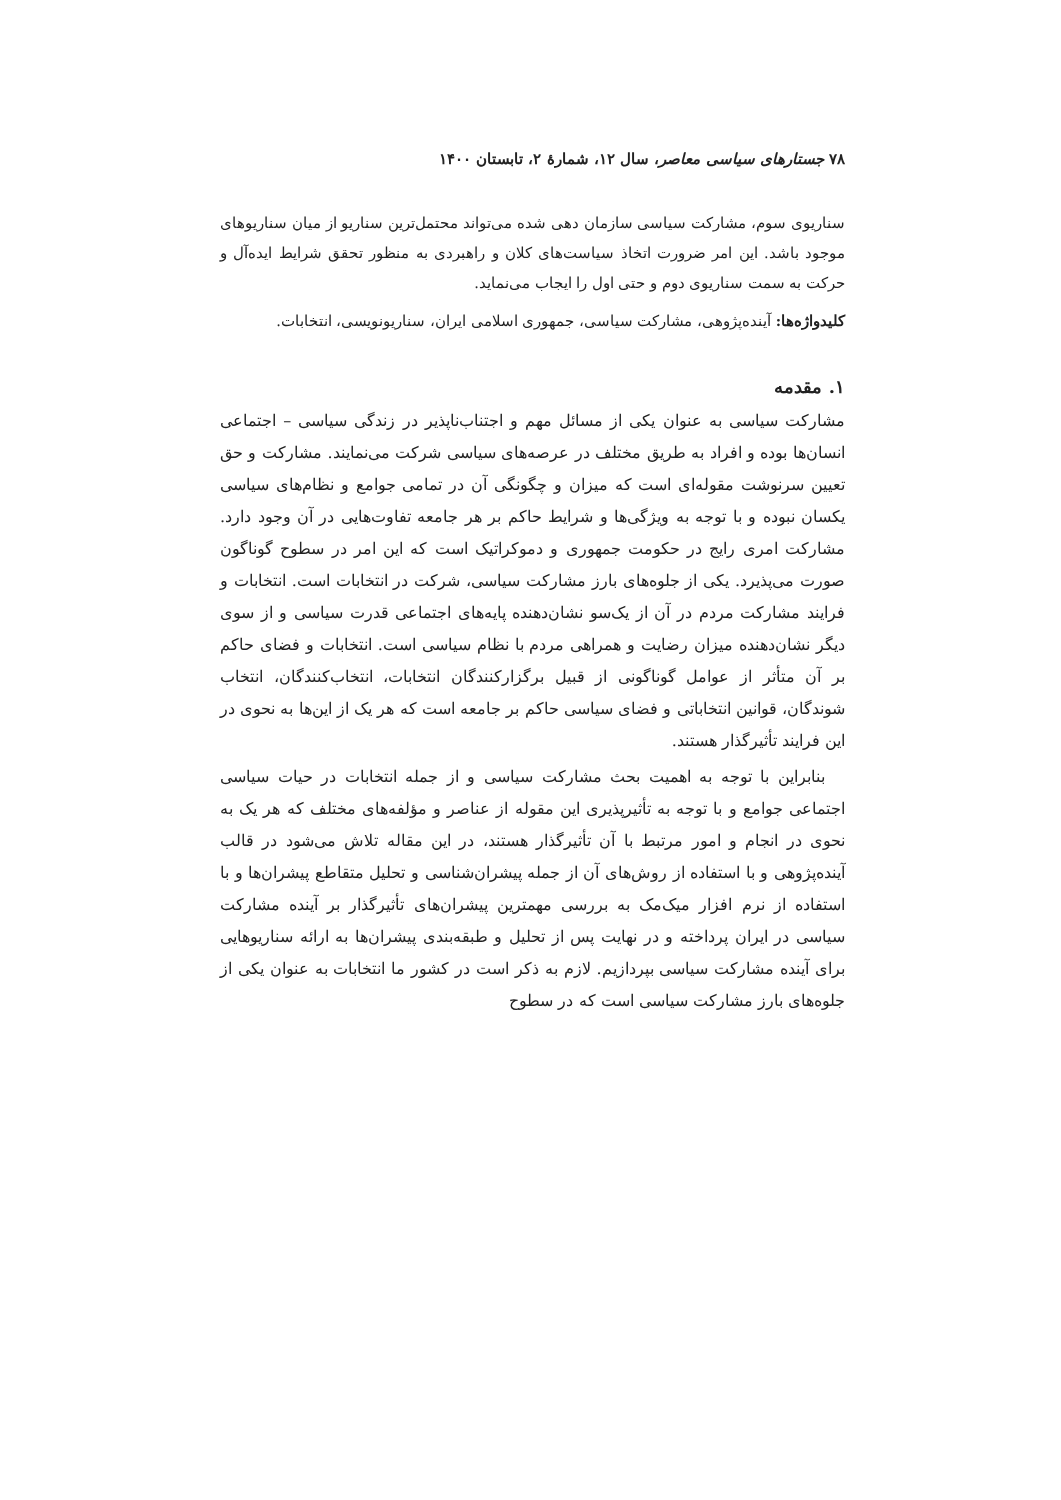۷۸ جستارهای سیاسی معاصر، سال ۱۲، شمارهٔ ۲، تابستان ۱۴۰۰
سناریوی سوم، مشارکت سیاسی سازمان دهی شده می‌تواند محتمل‌ترین سناریو از میان سناریوهای موجود باشد. این امر ضرورت اتخاذ سیاست‌های کلان و راهبردی به منظور تحقق شرایط ایده‌آل و حرکت به سمت سناریوی دوم و حتی اول را ایجاب می‌نماید.
کلیدواژه‌ها: آینده‌پژوهی، مشارکت سیاسی، جمهوری اسلامی ایران، سناریونویسی، انتخابات.
۱. مقدمه
مشارکت سیاسی به عنوان یکی از مسائل مهم و اجتناب‌ناپذیر در زندگی سیاسی – اجتماعی انسان‌ها بوده و افراد به طریق مختلف در عرصه‌های سیاسی شرکت می‌نمایند. مشارکت و حق تعیین سرنوشت مقوله‌ای است که میزان و چگونگی آن در تمامی جوامع و نظام‌های سیاسی یکسان نبوده و با توجه به ویژگی‌ها و شرایط حاکم بر هر جامعه تفاوت‌هایی در آن وجود دارد. مشارکت امری رایج در حکومت جمهوری و دموکراتیک است که این امر در سطوح گوناگون صورت می‌پذیرد. یکی از جلوه‌های بارز مشارکت سیاسی، شرکت در انتخابات است. انتخابات و فرایند مشارکت مردم در آن از یک‌سو نشان‌دهنده پایه‌های اجتماعی قدرت سیاسی و از سوی دیگر نشان‌دهنده میزان رضایت و همراهی مردم با نظام سیاسی است. انتخابات و فضای حاکم بر آن متأثر از عوامل گوناگونی از قبیل برگزارکنندگان انتخابات، انتخاب‌کنندگان، انتخاب شوندگان، قوانین انتخاباتی و فضای سیاسی حاکم بر جامعه است که هر یک از این‌ها به نحوی در این فرایند تأثیرگذار هستند.
بنابراین با توجه به اهمیت بحث مشارکت سیاسی و از جمله انتخابات در حیات سیاسی اجتماعی جوامع و با توجه به تأثیرپذیری این مقوله از عناصر و مؤلفه‌های مختلف که هر یک به نحوی در انجام و امور مرتبط با آن تأثیرگذار هستند، در این مقاله تلاش می‌شود در قالب آینده‌پژوهی و با استفاده از روش‌های آن از جمله پیشران‌شناسی و تحلیل متقاطع پیشران‌ها و با استفاده از نرم افزار میک‌مک به بررسی مهمترین پیشران‌های تأثیرگذار بر آینده مشارکت سیاسی در ایران پرداخته و در نهایت پس از تحلیل و طبقه‌بندی پیشران‌ها به ارائه سناریوهایی برای آینده مشارکت سیاسی بپردازیم. لازم به ذکر است در کشور ما انتخابات به عنوان یکی از جلوه‌های بارز مشارکت سیاسی است که در سطوح